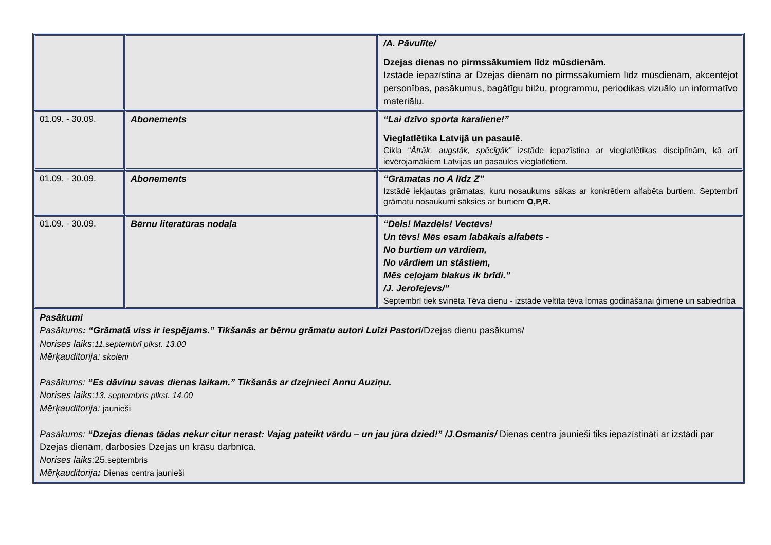| | | /A. Pāvulīte/ Dzejas dienas no pirmssākumiem līdz mūsdienām. Izstāde iepazīstina ar Dzejas dienām no pirmssākumiem līdz mūsdienām, akcentējot personības, pasākumus, bagātīgu bilžu, programmu, periodikas vizuālo un informatīvo materiālu. |
| 01.09. - 30.09. | Abonements | “Lai dzīvo sporta karaliene!” Vieglatlētika Latvijā un pasaulē. Cikla “ Ātrāk, augstāk, spēcīgāk” izstāde iepazīstina ar vieglatlētikas disciplīnām, kā arī ievērojamākiem Latvijas un pasaules vieglatlētiem. |
| 01.09. - 30.09. | Abonements | “Grāmatas no A līdz Z” Izstādē iekļautas grāmatas, kuru nosaukums sākas ar konkrētiem alfabēta burtiem. Septembrī grāmatu nosaukumi sāksies ar burtiem O,P,R. |
| 01.09. - 30.09. | Bērnu literatūras nodaļa | “Dēls! Mazdēls! Vectēvs! Un tēvs! Mēs esam labākais alfabēts - No burtiem un vārdiem, No vārdiem un stāstiem, Mēs ceļojam blakus ik brīdi.” /J. Jerofejevs/” Septembrī tiek svinēta Tēva dienu - izstāde veltīta tēva lomas godināšanai ģimenē un sabiedrībā |
| Pasākumi Pasākums : “Grāmatā viss ir iespējams.” Tikšanās ar bērnu grāmatu autori Luīzi Pastori /Dzejas dienu pasākums/ Norises laiks: 11.septembrī plkst. 13.00 Mērķauditorija: skolēni Pasākums: “Es dāvinu savas dienas laikam.” Tikšanās ar dzejnieci Annu Auziņu. Norises laiks: 13. septembris plkst. 14.00 Mērķauditorija: jaunieši Pasākums: “Dzejas dienas tādas nekur citur nerast: Vajag pateikt vārdu – un jau jūra dzied!” /J.Osmanis/ Dienas centra jaunieši tiks iepazīstināti ar izstādi par Dzejas dienām, darbosies Dzejas un krāsu darbnīca. Norises laiks: 25. septembris Mērķauditorija : Dienas centra jaunieši | | |